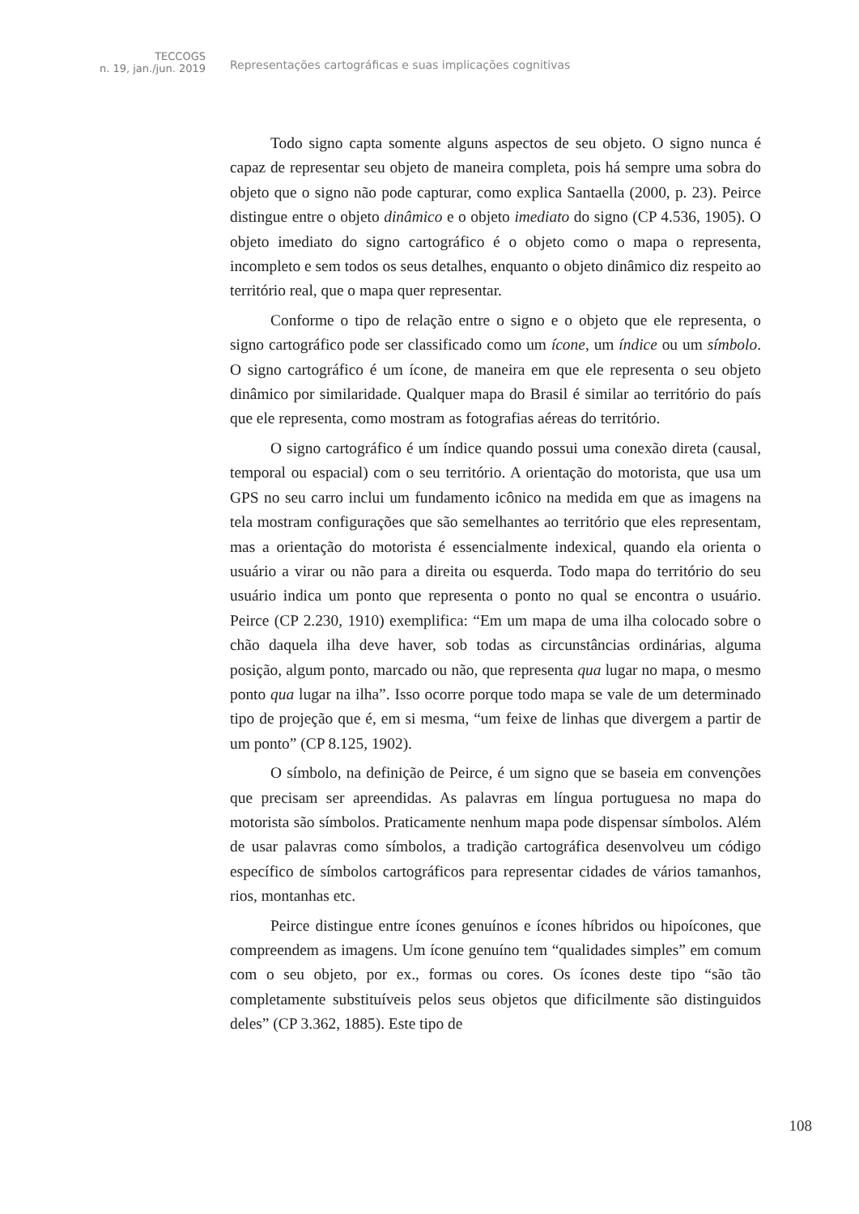TECCOGS
n. 19, jan./jun. 2019
Representações cartográficas e suas implicações cognitivas
Todo signo capta somente alguns aspectos de seu objeto. O signo nunca é capaz de representar seu objeto de maneira completa, pois há sempre uma sobra do objeto que o signo não pode capturar, como explica Santaella (2000, p. 23). Peirce distingue entre o objeto dinâmico e o objeto imediato do signo (CP 4.536, 1905). O objeto imediato do signo cartográfico é o objeto como o mapa o representa, incompleto e sem todos os seus detalhes, enquanto o objeto dinâmico diz respeito ao território real, que o mapa quer representar.
Conforme o tipo de relação entre o signo e o objeto que ele representa, o signo cartográfico pode ser classificado como um ícone, um índice ou um símbolo. O signo cartográfico é um ícone, de maneira em que ele representa o seu objeto dinâmico por similaridade. Qualquer mapa do Brasil é similar ao território do país que ele representa, como mostram as fotografias aéreas do território.
O signo cartográfico é um índice quando possui uma conexão direta (causal, temporal ou espacial) com o seu território. A orientação do motorista, que usa um GPS no seu carro inclui um fundamento icônico na medida em que as imagens na tela mostram configurações que são semelhantes ao território que eles representam, mas a orientação do motorista é essencialmente indexical, quando ela orienta o usuário a virar ou não para a direita ou esquerda. Todo mapa do território do seu usuário indica um ponto que representa o ponto no qual se encontra o usuário. Peirce (CP 2.230, 1910) exemplifica: “Em um mapa de uma ilha colocado sobre o chão daquela ilha deve haver, sob todas as circunstâncias ordinárias, alguma posição, algum ponto, marcado ou não, que representa qua lugar no mapa, o mesmo ponto qua lugar na ilha”. Isso ocorre porque todo mapa se vale de um determinado tipo de projeção que é, em si mesma, “um feixe de linhas que divergem a partir de um ponto” (CP 8.125, 1902).
O símbolo, na definição de Peirce, é um signo que se baseia em convenções que precisam ser apreendidas. As palavras em língua portuguesa no mapa do motorista são símbolos. Praticamente nenhum mapa pode dispensar símbolos. Além de usar palavras como símbolos, a tradição cartográfica desenvolveu um código específico de símbolos cartográficos para representar cidades de vários tamanhos, rios, montanhas etc.
Peirce distingue entre ícones genuínos e ícones híbridos ou hipoícones, que compreendem as imagens. Um ícone genuíno tem “qualidades simples” em comum com o seu objeto, por ex., formas ou cores. Os ícones deste tipo “são tão completamente substituíveis pelos seus objetos que dificilmente são distinguidos deles” (CP 3.362, 1885). Este tipo de
108